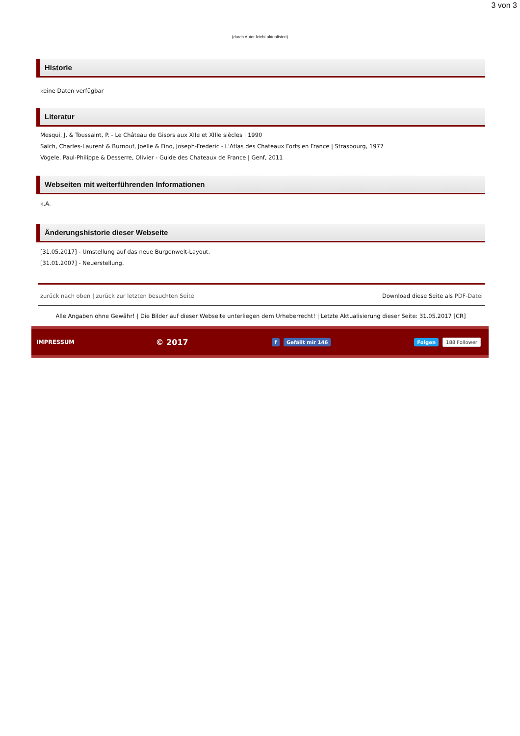3 von 3
(durch Autor leicht aktualisiert)
Historie
keine Daten verfügbar
Literatur
Mesqui, J. & Toussaint, P. - Le Château de Gisors aux XIIe et XIIIe siècles | 1990
Salch, Charles-Laurent & Burnouf, Joelle & Fino, Joseph-Frederic - L'Atlas des Chateaux Forts en France | Strasbourg, 1977
Vögele, Paul-Philippe & Desserre, Olivier - Guide des Chateaux de France | Genf, 2011
Webseiten mit weiterführenden Informationen
k.A.
Änderungshistorie dieser Webseite
[31.05.2017] - Umstellung auf das neue Burgenwelt-Layout.
[31.01.2007] - Neuerstellung.
zurück nach oben | zurück zur letzten besuchten Seite Download diese Seite als PDF-Datei
Alle Angaben ohne Gewähr! | Die Bilder auf dieser Webseite unterliegen dem Urheberrecht! | Letzte Aktualisierung dieser Seite: 31.05.2017 [CR]
IMPRESSUM © 2017 f Gefällt mir 146 Folgen 188 Follower